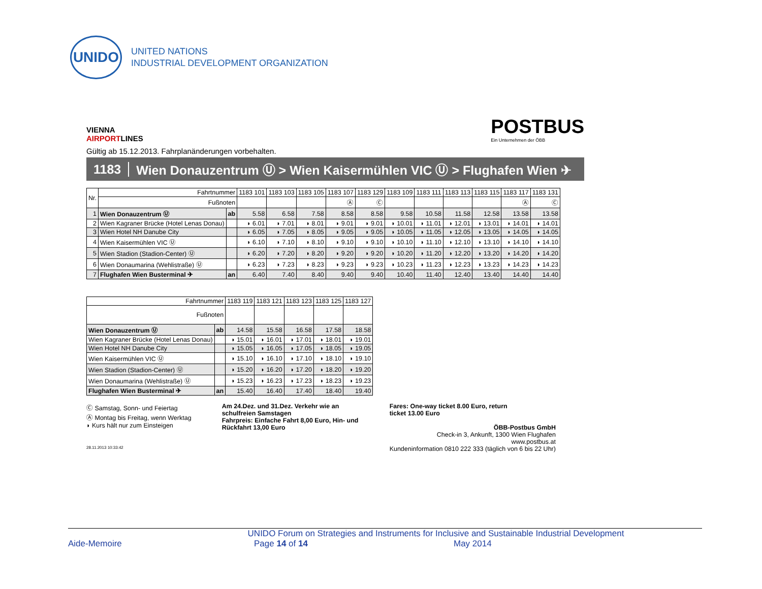UNIDO
UNITED NATIONS
INDUSTRIAL DEVELOPMENT ORGANIZATION
VIENNA
AIRPORTLINES
POSTBUS
Ein Unternehmen der ÖBB
Gültig ab 15.12.2013. Fahrplanänderungen vorbehalten.
1183 Wien Donauzentrum Ⓤ > Wien Kaisermühlen VIC Ⓤ > Flughafen Wien ✈
| Nr. | Fahrtnummer | | 1183 101 | 1183 103 | 1183 105 | 1183 107 | 1183 129 | 1183 109 | 1183 111 | 1183 113 | 1183 115 | 1183 117 | 1183 131 |
| --- | --- | --- | --- | --- | --- | --- | --- | --- | --- | --- | --- | --- | --- |
| | Fußnoten | | | | | Ⓐ | Ⓒ | | | | | Ⓐ | Ⓒ |
| 1 | Wien Donauzentrum Ⓤ | ab | 5.58 | 6.58 | 7.58 | 8.58 | 8.58 | 9.58 | 10.58 | 11.58 | 12.58 | 13.58 | 13.58 |
| 2 | Wien Kagraner Brücke (Hotel Lenas Donau) | | ◗ 6.01 | ◗ 7.01 | ◗ 8.01 | ◗ 9.01 | ◗ 9.01 | ◗ 10.01 | ◗ 11.01 | ◗ 12.01 | ◗ 13.01 | ◗ 14.01 | ◗ 14.01 |
| 3 | Wien Hotel NH Danube City | | ◗ 6.05 | ◗ 7.05 | ◗ 8.05 | ◗ 9.05 | ◗ 9.05 | ◗ 10.05 | ◗ 11.05 | ◗ 12.05 | ◗ 13.05 | ◗ 14.05 | ◗ 14.05 |
| 4 | Wien Kaisermühlen VIC Ⓤ | | ◗ 6.10 | ◗ 7.10 | ◗ 8.10 | ◗ 9.10 | ◗ 9.10 | ◗ 10.10 | ◗ 11.10 | ◗ 12.10 | ◗ 13.10 | ◗ 14.10 | ◗ 14.10 |
| 5 | Wien Stadion (Stadion-Center) Ⓤ | | ◗ 6.20 | ◗ 7.20 | ◗ 8.20 | ◗ 9.20 | ◗ 9.20 | ◗ 10.20 | ◗ 11.20 | ◗ 12.20 | ◗ 13.20 | ◗ 14.20 | ◗ 14.20 |
| 6 | Wien Donaumarina (Wehlistraße) Ⓤ | | ◗ 6.23 | ◗ 7.23 | ◗ 8.23 | ◗ 9.23 | ◗ 9.23 | ◗ 10.23 | ◗ 11.23 | ◗ 12.23 | ◗ 13.23 | ◗ 14.23 | ◗ 14.23 |
| 7 | Flughafen Wien Busterminal ✈ | an | 6.40 | 7.40 | 8.40 | 9.40 | 9.40 | 10.40 | 11.40 | 12.40 | 13.40 | 14.40 | 14.40 |
| Fahrtnummer | | 1183 119 | 1183 121 | 1183 123 | 1183 125 | 1183 127 |
| --- | --- | --- | --- | --- | --- | --- |
| Fußnoten | | | | | | |
| Wien Donauzentrum Ⓤ | ab | 14.58 | 15.58 | 16.58 | 17.58 | 18.58 |
| Wien Kagraner Brücke (Hotel Lenas Donau) | | ◗ 15.01 | ◗ 16.01 | ◗ 17.01 | ◗ 18.01 | ◗ 19.01 |
| Wien Hotel NH Danube City | | ◗ 15.05 | ◗ 16.05 | ◗ 17.05 | ◗ 18.05 | ◗ 19.05 |
| Wien Kaisermühlen VIC Ⓤ | | ◗ 15.10 | ◗ 16.10 | ◗ 17.10 | ◗ 18.10 | ◗ 19.10 |
| Wien Stadion (Stadion-Center) Ⓤ | | ◗ 15.20 | ◗ 16.20 | ◗ 17.20 | ◗ 18.20 | ◗ 19.20 |
| Wien Donaumarina (Wehlistraße) Ⓤ | | ◗ 15.23 | ◗ 16.23 | ◗ 17.23 | ◗ 18.23 | ◗ 19.23 |
| Flughafen Wien Busterminal ✈ | an | 15.40 | 16.40 | 17.40 | 18.40 | 19.40 |
Ⓒ Samstag, Sonn- und Feiertag
Ⓐ Montag bis Freitag, wenn Werktag
◗ Kurs hält nur zum Einsteigen
28.11.2013 10:33:42
Am 24.Dez. und 31.Dez. Verkehr wie an schulfreien Samstagen
Fahrpreis: Einfache Fahrt 8,00 Euro, Hin- und Rückfahrt 13,00 Euro
Fares: One-way ticket 8.00 Euro, return
ticket 13.00 Euro
ÖBB-Postbus GmbH
Check-in 3, Ankunft, 1300 Wien Flughafen
www.postbus.at
Kundeninformation 0810 222 333 (täglich von 6 bis 22 Uhr)
UNIDO Forum on Strategies and Instruments for Inclusive and Sustainable Industrial Development
Aide-Memoire Page 14 of 14 May 2014